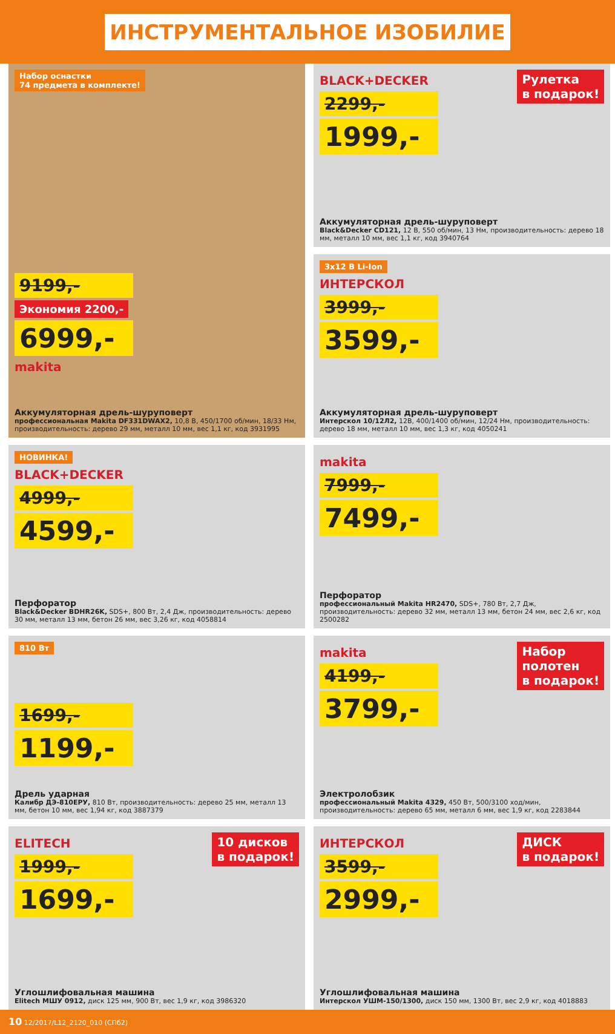ИНСТРУМЕНТАЛЬНОЕ ИЗОБИЛИЕ
Набор оснастки
74 предмета в комплекте!
9199,-
Экономия 2200,-
6999,-
makita
Аккумуляторная дрель-шуруповерт
профессиональная Makita DF331DWAX2, 10,8 В, 450/1700 об/мин, 18/33 Нм, производительность: дерево 29 мм, металл 10 мм, вес 1,1 кг, код 3931995
Рулетка
в подарок!
BLACK+DECKER
2299,-
1999,-
Аккумуляторная дрель-шуруповерт
Black&Decker CD121, 12 В, 550 об/мин, 13 Нм, производительность: дерево 18 мм, металл 10 мм, вес 1,1 кг, код 3940764
3х12 В Li-Ion
ИНТЕРСКОЛ
3999,-
3599,-
Аккумуляторная дрель-шуруповерт
Интерскол 10/12Л2, 12В, 400/1400 об/мин, 12/24 Нм, производительность: дерево 18 мм, металл 10 мм, вес 1,3 кг, код 4050241
НОВИНКА!
BLACK+DECKER
4999,-
4599,-
Перфоратор
Black&Decker BDHR26K, SDS+, 800 Вт, 2,4 Дж, производительность: дерево 30 мм, металл 13 мм, бетон 26 мм, вес 3,26 кг, код 4058814
makita
7999,-
7499,-
Перфоратор
профессиональный Makita HR2470, SDS+, 780 Вт, 2,7 Дж, производительность: дерево 32 мм, металл 13 мм, бетон 24 мм, вес 2,6 кг, код 2500282
810 Вт
1699,-
1199,-
Дрель ударная
Калибр ДЭ-810ЕРУ, 810 Вт, производительность: дерево 25 мм, металл 13 мм, бетон 10 мм, вес 1,94 кг, код 3887379
Набор
полотен
в подарок!
makita
4199,-
3799,-
Электролобзик
профессиональный Makita 4329, 450 Вт, 500/3100 ход/мин, производительность: дерево 65 мм, металл 6 мм, вес 1,9 кг, код 2283844
10 дисков
в подарок!
ELITECH
1999,-
1699,-
Углошлифовальная машина
Elitech МШУ 0912, диск 125 мм, 900 Вт, вес 1,9 кг, код 3986320
ДИСК
в подарок!
ИНТЕРСКОЛ
3599,-
2999,-
Углошлифовальная машина
Интерскол УШМ-150/1300, диск 150 мм, 1300 Вт, вес 2,9 кг, код 4018883
10 12/2017/L12_2120_010 (СПб2)